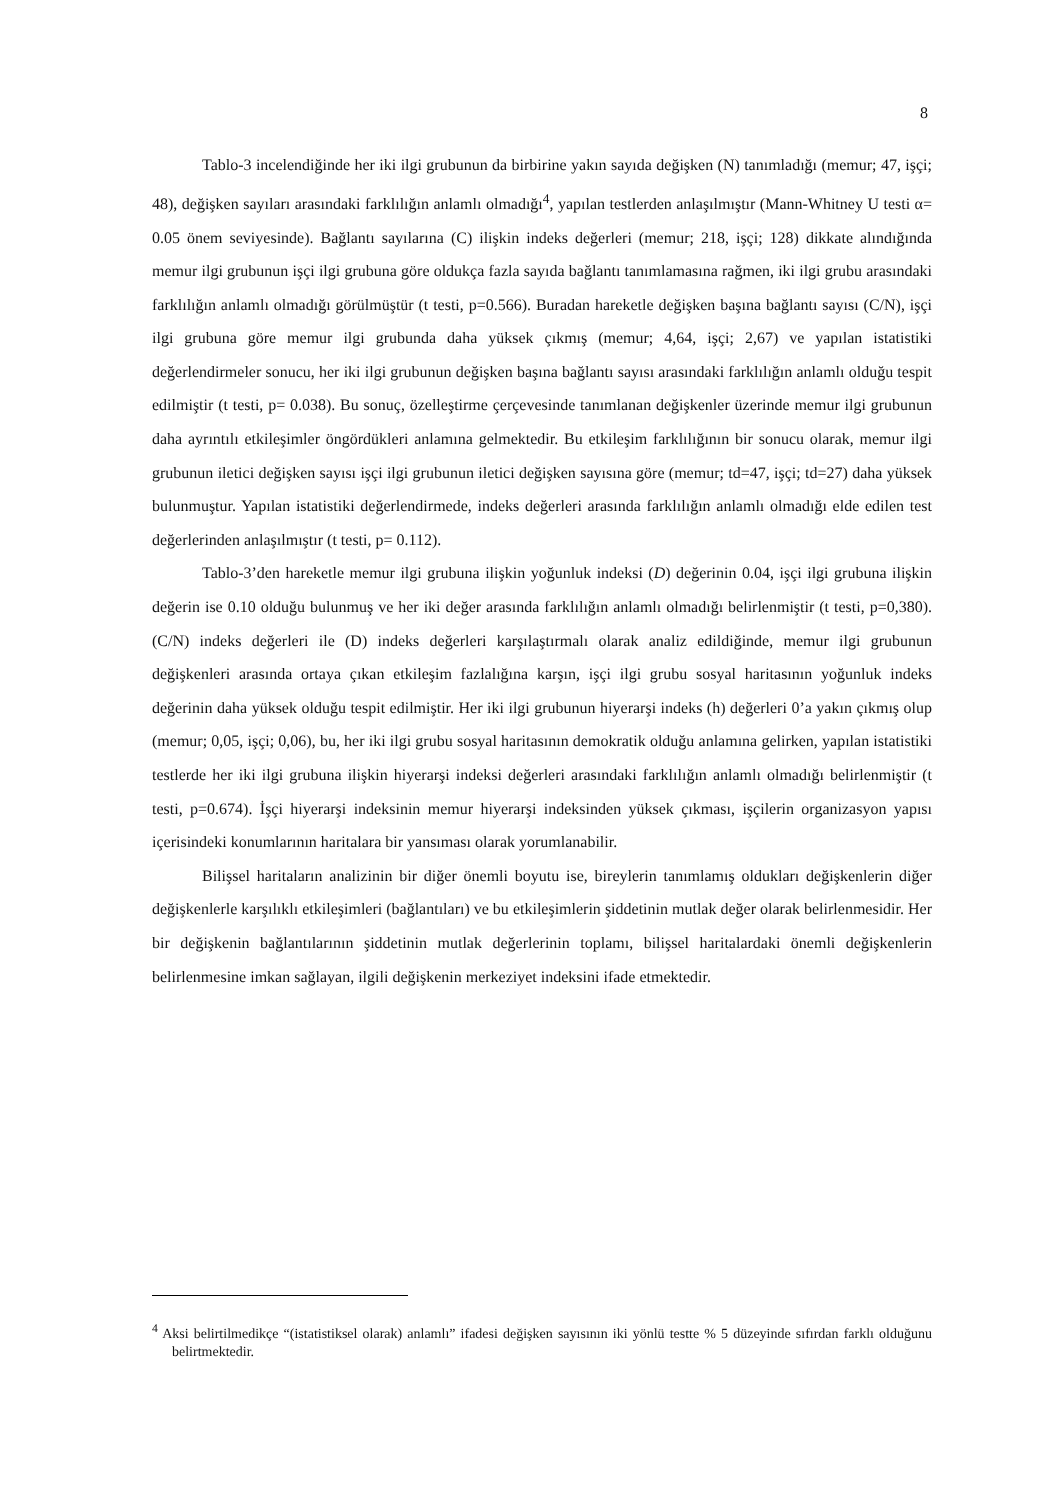8
Tablo-3 incelendiğinde her iki ilgi grubunun da birbirine yakın sayıda değişken (N) tanımladığı (memur; 47, işçi; 48), değişken sayıları arasındaki farklılığın anlamlı olmadığı<sup>4</sup>, yapılan testlerden anlaşılmıştır (Mann-Whitney U testi α= 0.05 önem seviyesinde). Bağlantı sayılarına (C) ilişkin indeks değerleri (memur; 218, işçi; 128) dikkate alındığında memur ilgi grubunun işçi ilgi grubuna göre oldukça fazla sayıda bağlantı tanımlamasına rağmen, iki ilgi grubu arasındaki farklılığın anlamlı olmadığı görülmüştür (t testi, p=0.566). Buradan hareketle değişken başına bağlantı sayısı (C/N), işçi ilgi grubuna göre memur ilgi grubunda daha yüksek çıkmış (memur; 4,64, işçi; 2,67) ve yapılan istatistiki değerlendirmeler sonucu, her iki ilgi grubunun değişken başına bağlantı sayısı arasındaki farklılığın anlamlı olduğu tespit edilmiştir (t testi, p= 0.038). Bu sonuç, özelleştirme çerçevesinde tanımlanan değişkenler üzerinde memur ilgi grubunun daha ayrıntılı etkileşimler öngördükleri anlamına gelmektedir. Bu etkileşim farklılığının bir sonucu olarak, memur ilgi grubunun iletici değişken sayısı işçi ilgi grubunun iletici değişken sayısına göre (memur; td=47, işçi; td=27) daha yüksek bulunmuştur. Yapılan istatistiki değerlendirmede, indeks değerleri arasında farklılığın anlamlı olmadığı elde edilen test değerlerinden anlaşılmıştır (t testi, p= 0.112).
Tablo-3’den hareketle memur ilgi grubuna ilişkin yoğunluk indeksi (D) değerinin 0.04, işçi ilgi grubuna ilişkin değerin ise 0.10 olduğu bulunmuş ve her iki değer arasında farklılığın anlamlı olmadığı belirlenmiştir (t testi, p=0,380). (C/N) indeks değerleri ile (D) indeks değerleri karşılaştırmalı olarak analiz edildiğinde, memur ilgi grubunun değişkenleri arasında ortaya çıkan etkileşim fazlalığına karşın, işçi ilgi grubu sosyal haritasının yoğunluk indeks değerinin daha yüksek olduğu tespit edilmiştir. Her iki ilgi grubunun hiyerarşi indeks (h) değerleri 0’a yakın çıkmış olup (memur; 0,05, işçi; 0,06), bu, her iki ilgi grubu sosyal haritasının demokratik olduğu anlamına gelirken, yapılan istatistiki testlerde her iki ilgi grubuna ilişkin hiyerarşi indeksi değerleri arasındaki farklılığın anlamlı olmadığı belirlenmiştir (t testi, p=0.674). İşçi hiyerarşi indeksinin memur hiyerarşi indeksinden yüksek çıkması, işçilerin organizasyon yapısı içerisindeki konumlarının haritalara bir yansıması olarak yorumlanabilir.
Bilişsel haritaların analizinin bir diğer önemli boyutu ise, bireylerin tanımlamış oldukları değişkenlerin diğer değişkenlerle karşılıklı etkileşimleri (bağlantıları) ve bu etkileşimlerin şiddetinin mutlak değer olarak belirlenmesidir. Her bir değişkenin bağlantılarının şiddetinin mutlak değerlerinin toplamı, bilişsel haritalardaki önemli değişkenlerin belirlenmesine imkan sağlayan, ilgili değişkenin merkeziyet indeksini ifade etmektedir.
<sup>4</sup> Aksi belirtilmedikçe “(istatistiksel olarak) anlamlı” ifadesi değişken sayısının iki yönlü testte % 5 düzeyinde sıfırdan farklı olduğunu belirtmektedir.